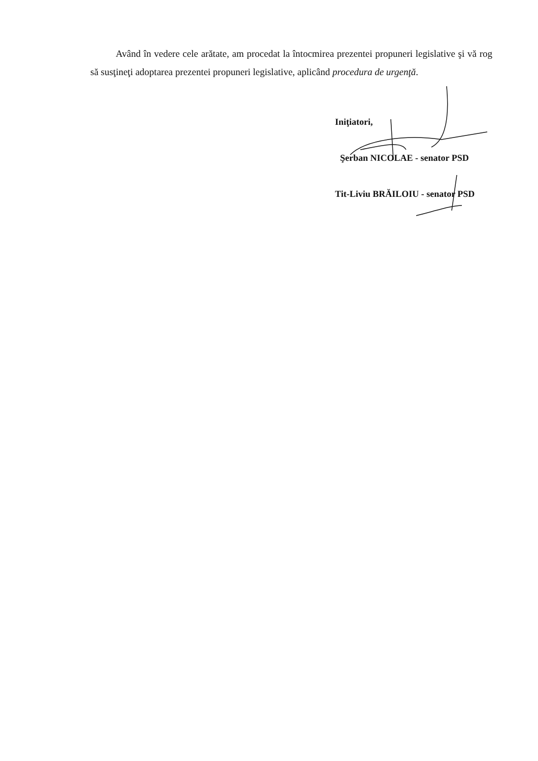Având în vedere cele arătate, am procedat la întocmirea prezentei propuneri legislative şi vă rog să susţineţi adoptarea prezentei propuneri legislative, aplicând procedura de urgenţă.
Iniţiatori,
Şerban NICOLAE - senator PSD
Tit-Liviu BRĂILOIU - senator PSD